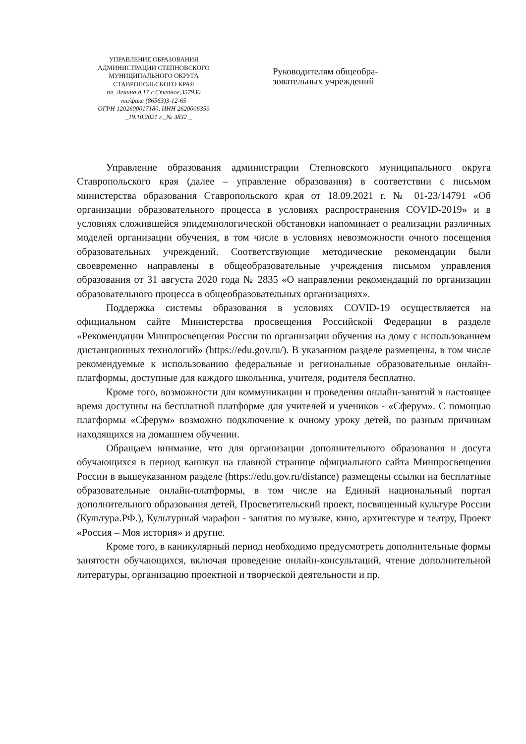УПРАВЛЕНИЕ ОБРАЗОВАНИЯ
АДМИНИСТРАЦИИ СТЕПНОВСКОГО
МУНИЦИПАЛЬНОГО ОКРУГА
СТАВРОПОЛЬСКОГО КРАЯ
пл. Ленина,д.17,с.Степное,357930
те/факс (86563)3-12-65
ОГРН 1202600017180, ИНН 2620006359
_19.10.2021 г._№ 3832 _
Руководителям общеобра-
зовательных учреждений
Управление образования администрации Степновского муниципального округа Ставропольского края (далее – управление образования) в соответствии с письмом министерства образования Ставропольского края от 18.09.2021 г. № 01-23/14791 «Об организации образовательного процесса в условиях распространения COVID-2019» и в условиях сложившейся эпидемиологической обстановки напоминает о реализации различных моделей организации обучения, в том числе в условиях невозможности очного посещения образовательных учреждений. Соответствующие методические рекомендации были своевременно направлены в общеобразовательные учреждения письмом управления образования от 31 августа 2020 года № 2835 «О направлении рекомендаций по организации образовательного процесса в общеобразовательных организациях».
Поддержка системы образования в условиях COVID-19 осуществляется на официальном сайте Министерства просвещения Российской Федерации в разделе «Рекомендации Минпросвещения России по организации обучения на дому с использованием дистанционных технологий» (https://edu.gov.ru/). В указанном разделе размещены, в том числе рекомендуемые к использованию федеральные и региональные образовательные онлайн-платформы, доступные для каждого школьника, учителя, родителя бесплатно.
Кроме того, возможности для коммуникации и проведения онлайн-занятий в настоящее время доступны на бесплатной платформе для учителей и учеников - «Сферум». С помощью платформы «Сферум» возможно подключение к очному уроку детей, по разным причинам находящихся на домашнем обучении.
Обращаем внимание, что для организации дополнительного образования и досуга обучающихся в период каникул на главной странице официального сайта Минпросвещения России в вышеуказанном разделе (https://edu.gov.ru/distance) размещены ссылки на бесплатные образовательные онлайн-платформы, в том числе на Единый национальный портал дополнительного образования детей, Просветительский проект, посвященный культуре России (Культура.РФ.), Культурный марафон - занятия по музыке, кино, архитектуре и театру, Проект «Россия – Моя история» и другие.
Кроме того, в каникулярный период необходимо предусмотреть дополнительные формы занятости обучающихся, включая проведение онлайн-консультаций, чтение дополнительной литературы, организацию проектной и творческой деятельности и пр.